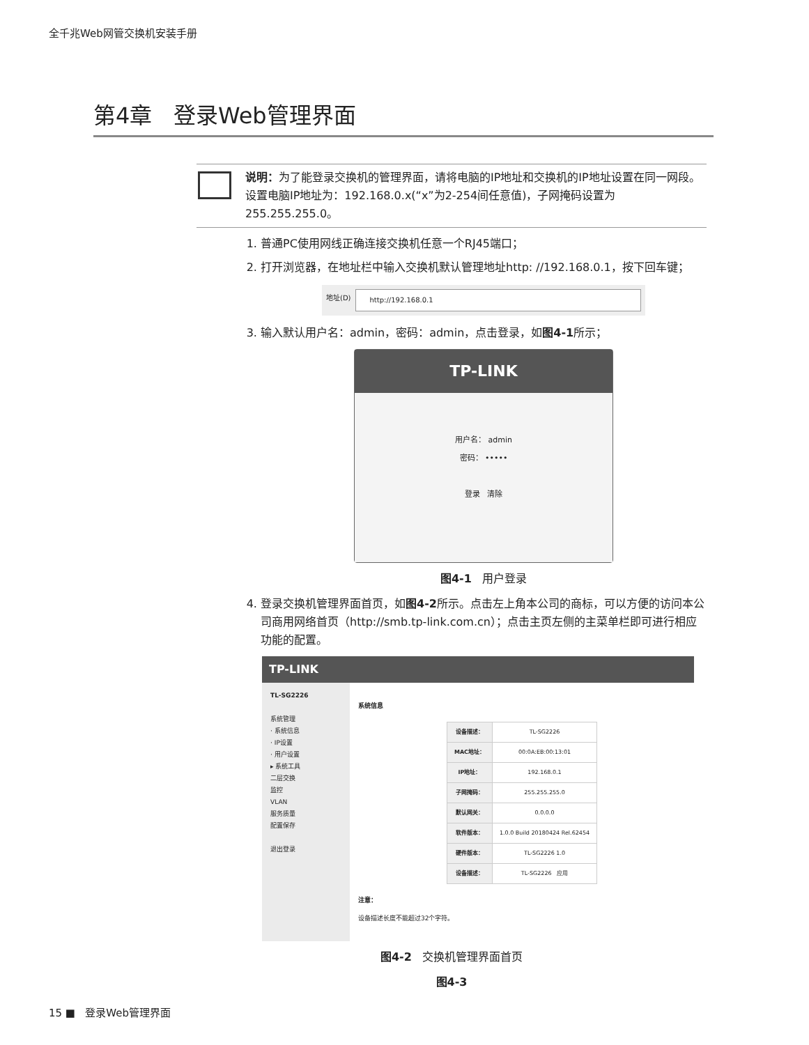全千兆Web网管交换机安装手册
第4章 登录Web管理界面
说明：为了能登录交换机的管理界面，请将电脑的IP地址和交换机的IP地址设置在同一网段。设置电脑IP地址为：192.168.0.x(“x”为2-254间任意值)，子网掩码设置为255.255.255.0。
1. 普通PC使用网线正确连接交换机任意一个RJ45端口；
2. 打开浏览器，在地址栏中输入交换机默认管理地址http: //192.168.0.1，按下回车键；
地址(D) http://192.168.0.1
3. 输入默认用户名：admin，密码：admin，点击登录，如图4-1所示；
TP-LINK
用户名： admin
密码： •••••
登录 清除
图4-1 用户登录
4. 登录交换机管理界面首页，如图4-2所示。点击左上角本公司的商标，可以方便的访问本公司商用网络首页（http://smb.tp-link.com.cn）；点击主页左侧的主菜单栏即可进行相应功能的配置。
TP-LINK
TL-SG2226
系统管理
· 系统信息
· IP设置
· 用户设置
▸ 系统工具
二层交换
监控
VLAN
服务质量
配置保存
退出登录
系统信息
| 设备描述： | TL-SG2226 |
| MAC地址： | 00:0A:EB:00:13:01 |
| IP地址： | 192.168.0.1 |
| 子网掩码： | 255.255.255.0 |
| 默认网关： | 0.0.0.0 |
| 软件版本： | 1.0.0 Build 20180424 Rel.62454 |
| 硬件版本： | TL-SG2226 1.0 |
| 设备描述： | TL-SG2226 应用 |
注意：
设备描述长度不能超过32个字符。
图4-2 交换机管理界面首页
图4-3
15 ■ 登录Web管理界面